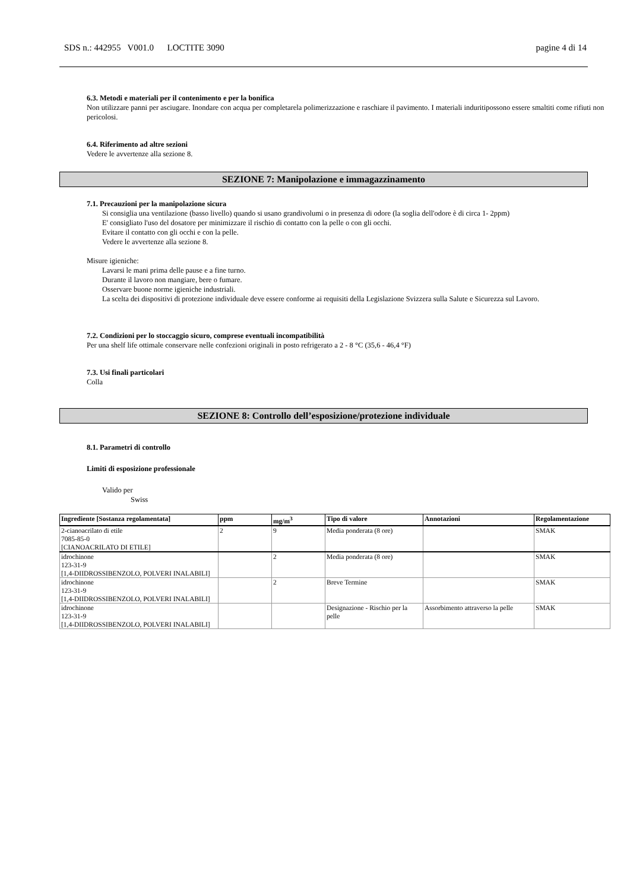SDS n.: 442955 V001.0 LOCTITE 3090 pagine 4 di 14
6.3. Metodi e materiali per il contenimento e per la bonifica
Non utilizzare panni per asciugare. Inondare con acqua per completarela polimerizzazione e raschiare il pavimento. I materiali induritipossono essere smaltiti come rifiuti non pericolosi.
6.4. Riferimento ad altre sezioni
Vedere le avvertenze alla sezione 8.
SEZIONE 7: Manipolazione e immagazzinamento
7.1. Precauzioni per la manipolazione sicura
Si consiglia una ventilazione (basso livello) quando si usano grandivolumi o in presenza di odore (la soglia dell'odore è di circa 1- 2ppm)
E' consigliato l'uso del dosatore per minimizzare il rischio di contatto con la pelle o con gli occhi.
Evitare il contatto con gli occhi e con la pelle.
Vedere le avvertenze alla sezione 8.
Misure igieniche:
Lavarsi le mani prima delle pause e a fine turno.
Durante il lavoro non mangiare, bere o fumare.
Osservare buone norme igieniche industriali.
La scelta dei dispositivi di protezione individuale deve essere conforme ai requisiti della Legislazione Svizzera sulla Salute e Sicurezza sul Lavoro.
7.2. Condizioni per lo stoccaggio sicuro, comprese eventuali incompatibilità
Per una shelf life ottimale conservare nelle confezioni originali in posto refrigerato a 2 - 8 °C (35,6 - 46,4 °F)
7.3. Usi finali particolari
Colla
SEZIONE 8: Controllo dell’esposizione/protezione individuale
8.1. Parametri di controllo
Limiti di esposizione professionale
Valido per
Swiss
| Ingrediente [Sostanza regolamentata] | ppm | mg/m<sup>3</sup> | Tipo di valore | Annotazioni | Regolamentazione |
| --- | --- | --- | --- | --- | --- |
| 2-cianoacrilato di etile 7085-85-0 [CIANOACRILATO DI ETILE] | 2 | 9 | Media ponderata (8 ore) | | SMAK |
| idrochinone 123-31-9 [1,4-DIIDROSSIBENZOLO, POLVERI INALABILI] | | 2 | Media ponderata (8 ore) | | SMAK |
| idrochinone 123-31-9 [1,4-DIIDROSSIBENZOLO, POLVERI INALABILI] | | 2 | Breve Termine | | SMAK |
| idrochinone 123-31-9 [1,4-DIIDROSSIBENZOLO, POLVERI INALABILI] | | | Designazione - Rischio per la pelle | Assorbimento attraverso la pelle | SMAK |